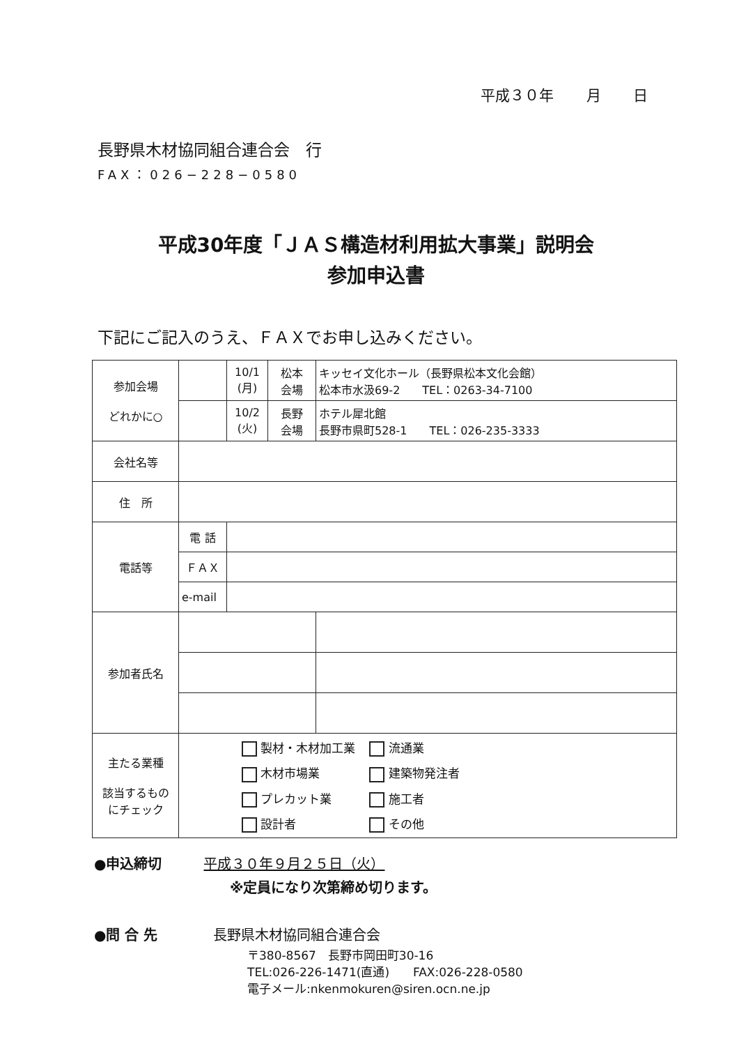平成３０年 月 日
長野県木材協同組合連合会　行
FAX：026−228−0580
平成30年度「ＪＡＳ構造材利用拡大事業」説明会
参加申込書
下記にご記入のうえ、ＦＡＸでお申し込みください。
| 参加会場 どれかに○ | | 10/1 (月) | 松本 会場 | キッセイ文化ホール（長野県松本文化会館） 松本市水汲69-2 TEL：0263-34-7100 | |
| | | 10/2 (火) | 長野 会場 | ホテル犀北館 長野市県町528-1 TEL：026-235-3333 | |
| 会社名等 | | | | | |
| 住 所 | | | | | |
| 電話等 | 電 話 | | | | |
| | ＦＡＸ | | | | |
| | e-mail | | | | |
| 参加者氏名 | | | | | |
| 主たる業種 該当するもの にチェック | / 製材・木材加工業 / 流通業 / / 木材市場業 / 建築物発注者 / / プレカット業 / 施工者 / / 設計者 / その他 / | | | | |
●申込締切　　　平成３０年９月２５日（火）
※定員になり次第締め切ります。
●問 合 先　　　　長野県木材協同組合連合会
〒380-8567　長野市岡田町30-16
TEL:026-226-1471(直通)　　FAX:026-228-0580
電子メール:nkenmokuren@siren.ocn.ne.jp